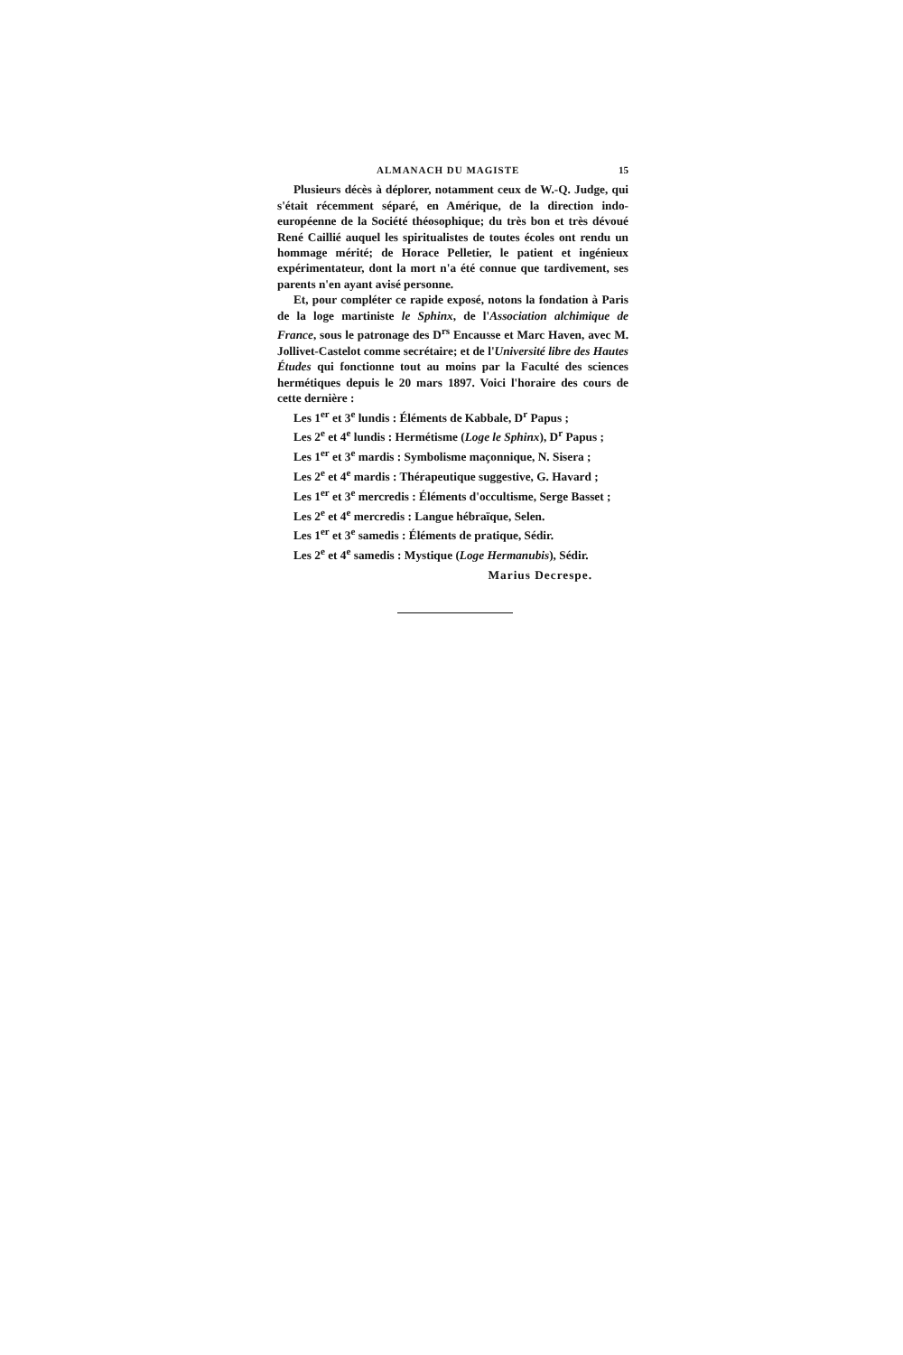ALMANACH DU MAGISTE 15
Plusieurs décès à déplorer, notamment ceux de W.-Q. Judge, qui s'était récemment séparé, en Amérique, de la direction indo-européenne de la Société théosophique; du très bon et très dévoué René Caillié auquel les spiritualistes de toutes écoles ont rendu un hommage mérité; de Horace Pelletier, le patient et ingénieux expérimentateur, dont la mort n'a été connue que tardivement, ses parents n'en ayant avisé personne.
Et, pour compléter ce rapide exposé, notons la fondation à Paris de la loge martiniste le Sphinx, de l'Association alchimique de France, sous le patronage des D<sup>rs</sup> Encausse et Marc Haven, avec M. Jollivet-Castelot comme secrétaire; et de l'Université libre des Hautes Études qui fonctionne tout au moins par la Faculté des sciences hermétiques depuis le 20 mars 1897. Voici l'horaire des cours de cette dernière :
Les 1<sup>er</sup> et 3<sup>e</sup> lundis : Éléments de Kabbale, D<sup>r</sup> Papus ;
Les 2<sup>e</sup> et 4<sup>e</sup> lundis : Hermétisme (Loge le Sphinx), D<sup>r</sup> Papus ;
Les 1<sup>er</sup> et 3<sup>e</sup> mardis : Symbolisme maçonnique, N. Sisera ;
Les 2<sup>e</sup> et 4<sup>e</sup> mardis : Thérapeutique suggestive, G. Havard ;
Les 1<sup>er</sup> et 3<sup>e</sup> mercredis : Éléments d'occultisme, Serge Basset ;
Les 2<sup>e</sup> et 4<sup>e</sup> mercredis : Langue hébraïque, Selen.
Les 1<sup>er</sup> et 3<sup>e</sup> samedis : Éléments de pratique, Sédir.
Les 2<sup>e</sup> et 4<sup>e</sup> samedis : Mystique (Loge Hermanubis), Sédir.
Marius Decrespe.